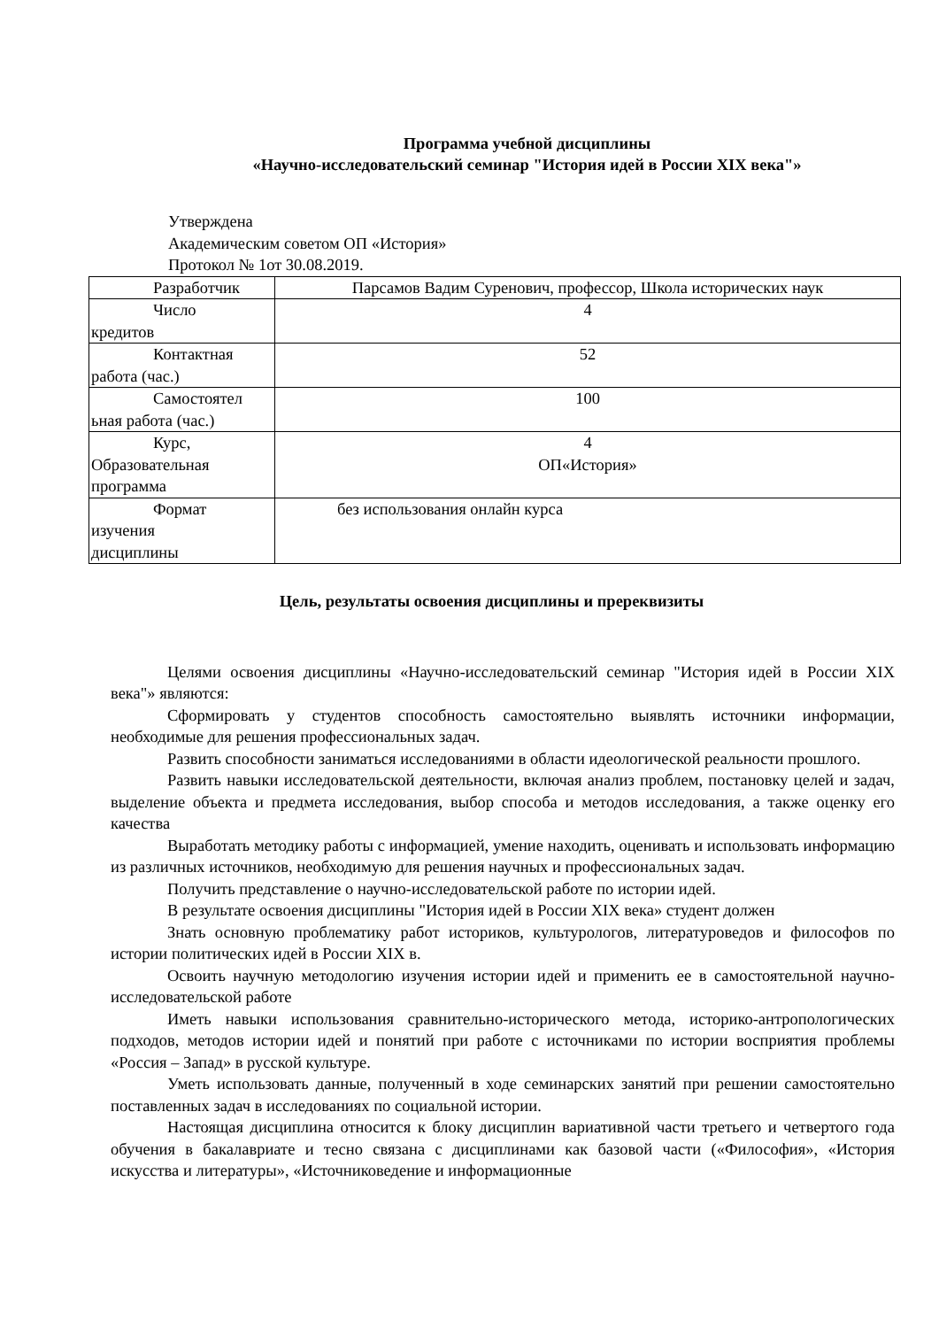Программа учебной дисциплины
«Научно-исследовательский семинар "История идей в России XIX века"»
Утверждена
Академическим советом ОП «История»
Протокол № 1от 30.08.2019.
| Разработчик | Парсамов Вадим Суренович, профессор, Школа исторических наук |
| Число кредитов | 4 |
| Контактная работа (час.) | 52 |
| Самостоятел ьная работа (час.) | 100 |
| Курс, Образовательная программа | 4 ОП«История» |
| Формат изучения дисциплины | без использования онлайн курса |
Цель, результаты освоения дисциплины и пререквизиты
Целями освоения дисциплины «Научно-исследовательский семинар "История идей в России XIX века"» являются:
Сформировать у студентов способность самостоятельно выявлять источники информации, необходимые для решения профессиональных задач.
Развить способности заниматься исследованиями в области идеологической реальности прошлого.
Развить навыки исследовательской деятельности, включая анализ проблем, постановку целей и задач, выделение объекта и предмета исследования, выбор способа и методов исследования, а также оценку его качества
Выработать методику работы с информацией, умение находить, оценивать и использовать информацию из различных источников, необходимую для решения научных и профессиональных задач.
Получить представление о научно-исследовательской работе по истории идей.
В результате освоения дисциплины "История идей в России XIX века» студент должен
Знать основную проблематику работ историков, культурологов, литературоведов и философов по истории политических идей в России XIX в.
Освоить научную методологию изучения истории идей и применить ее в самостоятельной научно-исследовательской работе
Иметь навыки использования сравнительно-исторического метода, историко-антропологических подходов, методов истории идей и понятий при работе с источниками по истории восприятия проблемы «Россия – Запад» в русской культуре.
Уметь использовать данные, полученный в ходе семинарских занятий при решении самостоятельно поставленных задач в исследованиях по социальной истории.
Настоящая дисциплина относится к блоку дисциплин вариативной части третьего и четвертого года обучения в бакалавриате и тесно связана с дисциплинами как базовой части («Философия», «История искусства и литературы», «Источниковедение и информационные